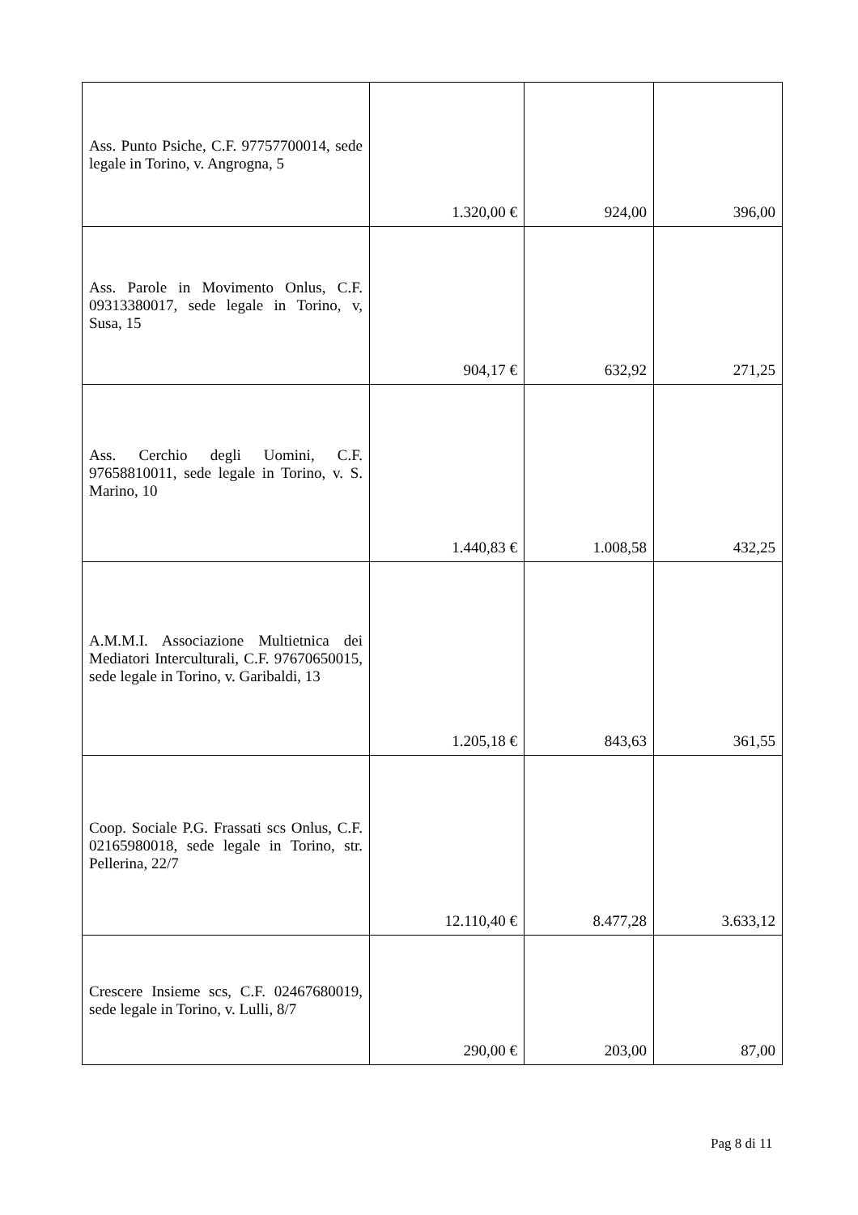| Ass. Punto Psiche, C.F. 97757700014, sede legale in Torino, v. Angrogna, 5 | 1.320,00 € | 924,00 | 396,00 |
| Ass. Parole in Movimento Onlus, C.F. 09313380017, sede legale in Torino, v, Susa, 15 | 904,17 € | 632,92 | 271,25 |
| Ass. Cerchio degli Uomini, C.F. 97658810011, sede legale in Torino, v. S. Marino, 10 | 1.440,83 € | 1.008,58 | 432,25 |
| A.M.M.I. Associazione Multietnica dei Mediatori Interculturali, C.F. 97670650015, sede legale in Torino, v. Garibaldi, 13 | 1.205,18 € | 843,63 | 361,55 |
| Coop. Sociale P.G. Frassati scs Onlus, C.F. 02165980018, sede legale in Torino, str. Pellerina, 22/7 | 12.110,40 € | 8.477,28 | 3.633,12 |
| Crescere Insieme scs, C.F. 02467680019, sede legale in Torino, v. Lulli, 8/7 | 290,00 € | 203,00 | 87,00 |
Pag 8 di 11